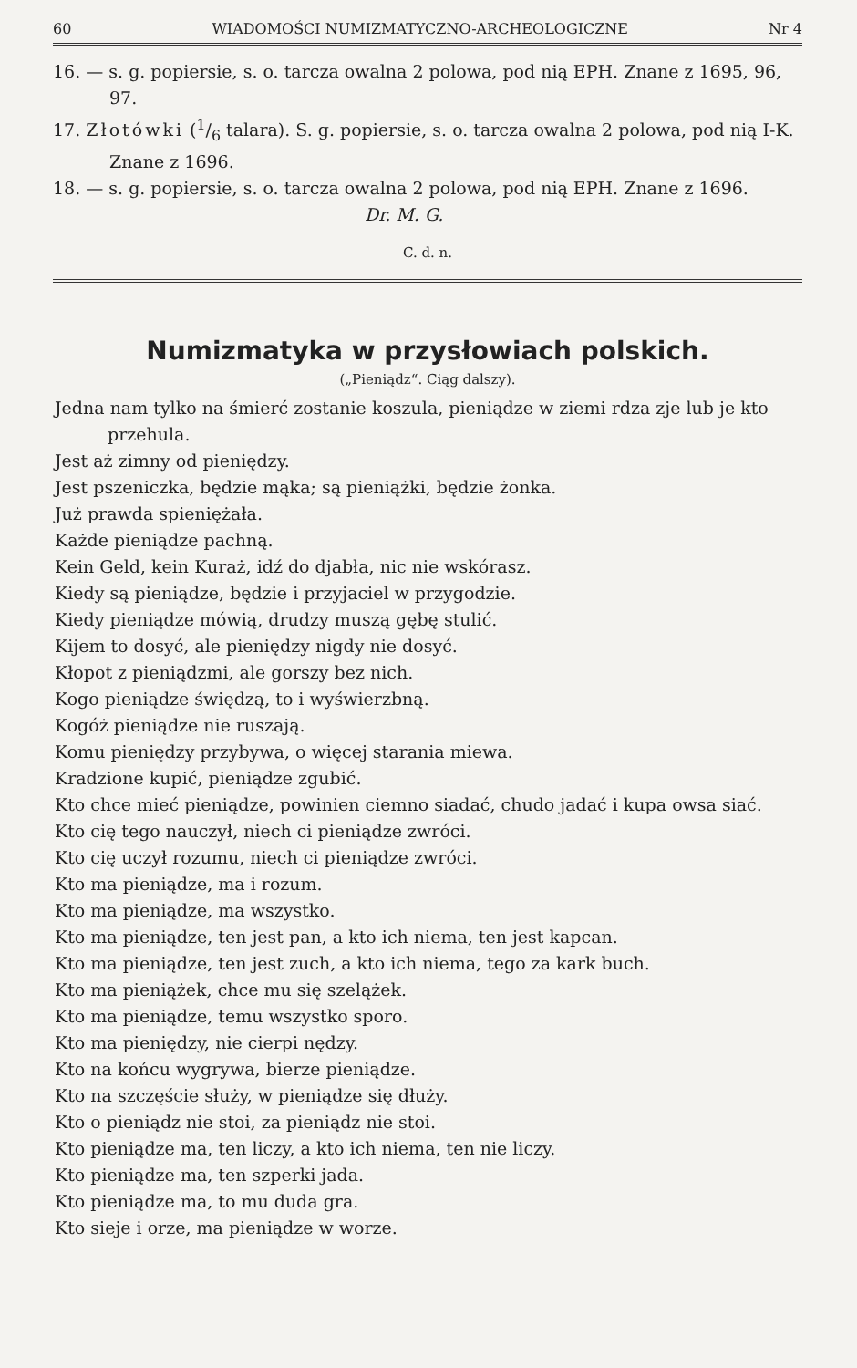60 WIADOMOŚCI NUMIZMATYCZNO-ARCHEOLOGICZNE Nr 4
16. — s. g. popiersie, s. o. tarcza owalna 2 polowa, pod nią EPH. Znane z 1695, 96, 97.
17. Złotówki (1/6 talara). S. g. popiersie, s. o. tarcza owalna 2 polowa, pod nią I-K. Znane z 1696.
18. — s. g. popiersie, s. o. tarcza owalna 2 polowa, pod nią EPH. Znane z 1696. Dr. M. G.
C. d. n.
Numizmatyka w przysłowiach polskich.
(„Pieniądz“. Ciąg dalszy).
Jedna nam tylko na śmierć zostanie koszula, pieniądze w ziemi rdza zje lub je kto przehula.
Jest aż zimny od pieniędzy.
Jest pszeniczka, będzie mąka; są pieniążki, będzie żonka.
Już prawda spieniężała.
Każde pieniądze pachną.
Kein Geld, kein Kuraż, idź do djabła, nic nie wskórasz.
Kiedy są pieniądze, będzie i przyjaciel w przygodzie.
Kiedy pieniądze mówią, drudzy muszą gębę stulić.
Kijem to dosyć, ale pieniędzy nigdy nie dosyć.
Kłopot z pieniądzmi, ale gorszy bez nich.
Kogo pieniądze świędzą, to i wyświerzbną.
Kogóż pieniądze nie ruszają.
Komu pieniędzy przybywa, o więcej starania miewa.
Kradzione kupić, pieniądze zgubić.
Kto chce mieć pieniądze, powinien ciemno siadać, chudo jadać i kupa owsa siać.
Kto cię tego nauczył, niech ci pieniądze zwróci.
Kto cię uczył rozumu, niech ci pieniądze zwróci.
Kto ma pieniądze, ma i rozum.
Kto ma pieniądze, ma wszystko.
Kto ma pieniądze, ten jest pan, a kto ich niema, ten jest kapcan.
Kto ma pieniądze, ten jest zuch, a kto ich niema, tego za kark buch.
Kto ma pieniążek, chce mu się szelążek.
Kto ma pieniądze, temu wszystko sporo.
Kto ma pieniędzy, nie cierpi nędzy.
Kto na końcu wygrywa, bierze pieniądze.
Kto na szczęście służy, w pieniądze się dłuży.
Kto o pieniądz nie stoi, za pieniądz nie stoi.
Kto pieniądze ma, ten liczy, a kto ich niema, ten nie liczy.
Kto pieniądze ma, ten szperki jada.
Kto pieniądze ma, to mu duda gra.
Kto sieje i orze, ma pieniądze w worze.